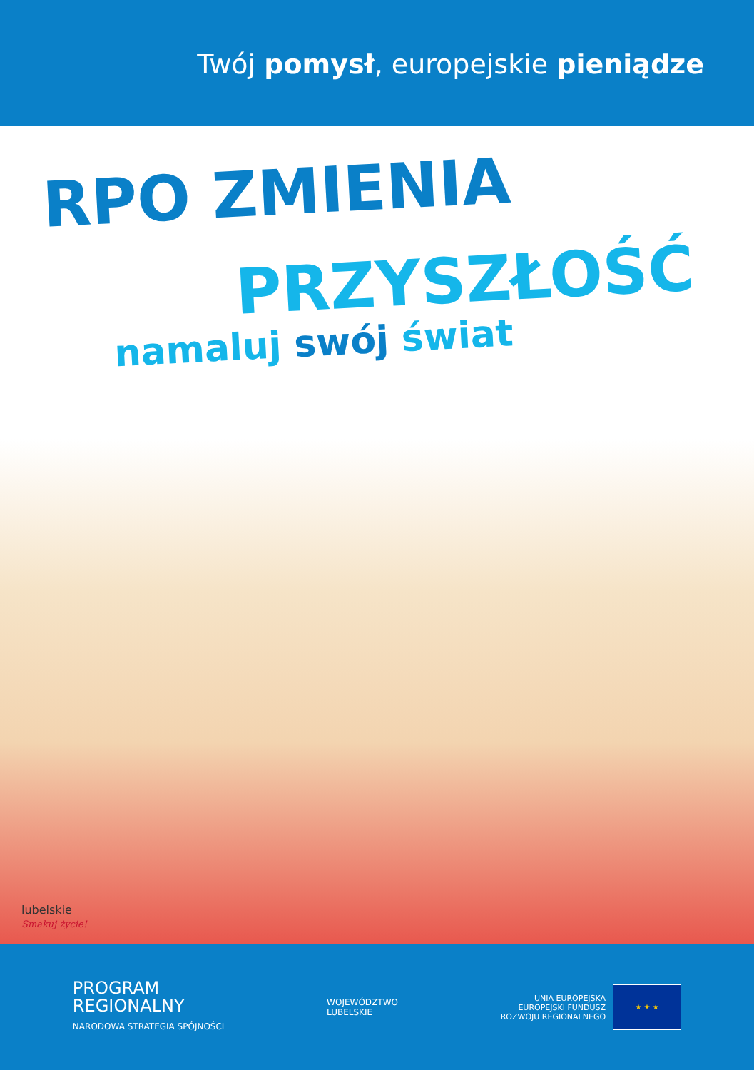Twój pomysł, europejskie pieniądze
RPO ZMIENIA
PRZYSZŁOŚĆ
namaluj swój świat
lubelskie
Smakuj życie!
PROGRAM
REGIONALNY
NARODOWA STRATEGIA SPÓJNOŚCI
WOJEWÓDZTWO
LUBELSKIE
UNIA EUROPEJSKA
EUROPEJSKI FUNDUSZ
ROZWOJU REGIONALNEGO
★ ★ ★